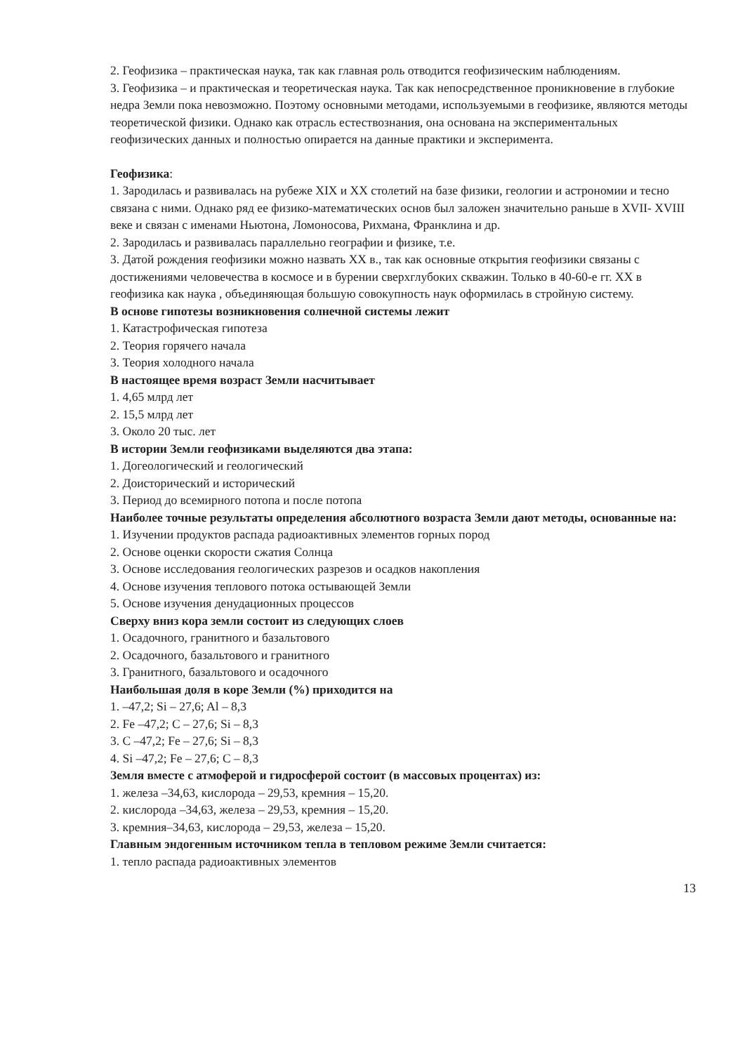2. Геофизика – практическая наука, так как главная роль отводится геофизическим наблюдениям.
3. Геофизика – и практическая и теоретическая наука. Так как непосредственное проникновение в глубокие недра Земли пока невозможно. Поэтому основными методами, используемыми в геофизике, являются методы теоретической физики. Однако как отрасль естествознания, она основана на экспериментальных геофизических данных и полностью опирается на данные практики и эксперимента.
Геофизика:
1. Зародилась и развивалась на рубеже XIX и XX столетий на базе физики, геологии и астрономии и тесно связана с ними. Однако ряд ее физико-математических основ был заложен значительно раньше в XVII- XVIII веке и связан с именами Ньютона, Ломоносова, Рихмана, Франклина и др.
2. Зародилась и развивалась параллельно географии и физике, т.е.
3. Датой рождения геофизики можно назвать XX в., так как основные открытия геофизики связаны с достижениями человечества в космосе и в бурении сверхглубоких скважин. Только в 40-60-е гг. XX в геофизика как наука , объединяющая большую совокупность наук оформилась в стройную систему.
В основе гипотезы возникновения солнечной системы лежит
1. Катастрофическая гипотеза
2. Теория горячего начала
3. Теория холодного начала
В настоящее время возраст Земли насчитывает
1. 4,65 млрд лет
2. 15,5 млрд лет
3. Около 20 тыс. лет
В истории Земли геофизиками выделяются два этапа:
1. Догеологический и геологический
2. Доисторический и исторический
3. Период до всемирного потопа и после потопа
Наиболее точные результаты определения абсолютного возраста Земли дают методы, основанные на:
1. Изучении продуктов распада радиоактивных элементов горных пород
2. Основе оценки скорости сжатия Солнца
3. Основе исследования геологических разрезов и осадков накопления
4. Основе изучения теплового потока остывающей Земли
5. Основе изучения денудационных процессов
Сверху вниз кора земли состоит из следующих слоев
1. Осадочного, гранитного и базальтового
2. Осадочного, базальтового и гранитного
3. Гранитного, базальтового и осадочного
Наибольшая доля в коре Земли (%) приходится на
1. –47,2; Si – 27,6; Al – 8,3
2. Fe –47,2; C – 27,6; Si – 8,3
3. C –47,2; Fe – 27,6; Si – 8,3
4. Si –47,2; Fe – 27,6; C – 8,3
Земля вместе с атмоферой и гидросферой состоит (в массовых процентах) из:
1. железа –34,63, кислорода – 29,53, кремния – 15,20.
2. кислорода –34,63, железа – 29,53, кремния – 15,20.
3. кремния–34,63, кислорода – 29,53, железа – 15,20.
Главным эндогенным источником тепла в тепловом режиме Земли считается:
1. тепло распада радиоактивных элементов
13